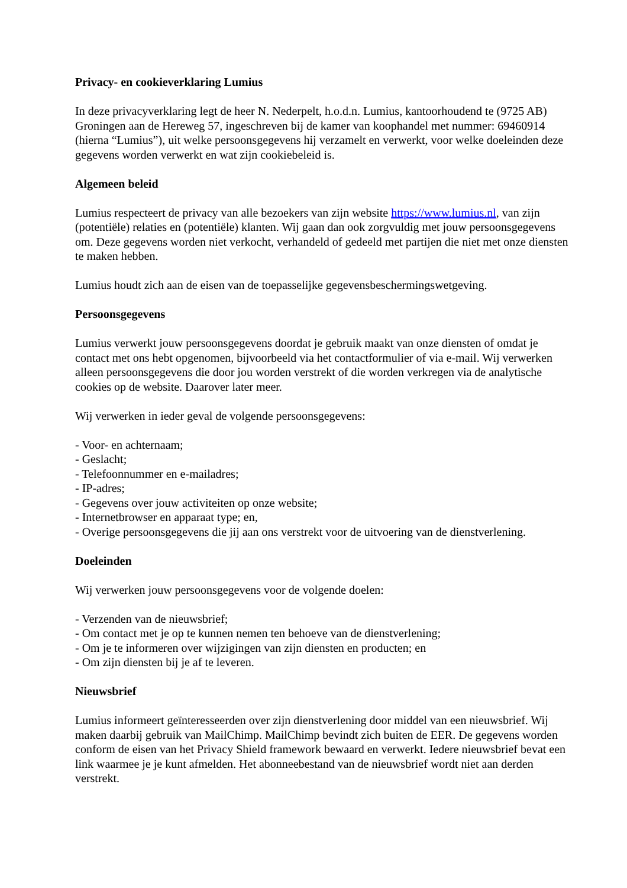Privacy- en cookieverklaring Lumius
In deze privacyverklaring legt de heer N. Nederpelt, h.o.d.n. Lumius, kantoorhoudend te (9725 AB) Groningen aan de Hereweg 57, ingeschreven bij de kamer van koophandel met nummer: 69460914 (hierna “Lumius”), uit welke persoonsgegevens hij verzamelt en verwerkt, voor welke doeleinden deze gegevens worden verwerkt en wat zijn cookiebeleid is.
Algemeen beleid
Lumius respecteert de privacy van alle bezoekers van zijn website https://www.lumius.nl, van zijn (potentiële) relaties en (potentiële) klanten. Wij gaan dan ook zorgvuldig met jouw persoonsgegevens om. Deze gegevens worden niet verkocht, verhandeld of gedeeld met partijen die niet met onze diensten te maken hebben.
Lumius houdt zich aan de eisen van de toepasselijke gegevensbeschermingswetgeving.
Persoonsgegevens
Lumius verwerkt jouw persoonsgegevens doordat je gebruik maakt van onze diensten of omdat je contact met ons hebt opgenomen, bijvoorbeeld via het contactformulier of via e-mail. Wij verwerken alleen persoonsgegevens die door jou worden verstrekt of die worden verkregen via de analytische cookies op de website. Daarover later meer.
Wij verwerken in ieder geval de volgende persoonsgegevens:
- Voor- en achternaam;
- Geslacht;
- Telefoonnummer en e-mailadres;
- IP-adres;
- Gegevens over jouw activiteiten op onze website;
- Internetbrowser en apparaat type; en,
- Overige persoonsgegevens die jij aan ons verstrekt voor de uitvoering van de dienstverlening.
Doeleinden
Wij verwerken jouw persoonsgegevens voor de volgende doelen:
- Verzenden van de nieuwsbrief;
- Om contact met je op te kunnen nemen ten behoeve van de dienstverlening;
- Om je te informeren over wijzigingen van zijn diensten en producten; en
- Om zijn diensten bij je af te leveren.
Nieuwsbrief
Lumius informeert geïnteresseerden over zijn dienstverlening door middel van een nieuwsbrief. Wij maken daarbij gebruik van MailChimp. MailChimp bevindt zich buiten de EER. De gegevens worden conform de eisen van het Privacy Shield framework bewaard en verwerkt. Iedere nieuwsbrief bevat een link waarmee je je kunt afmelden. Het abonneebestand van de nieuwsbrief wordt niet aan derden verstrekt.